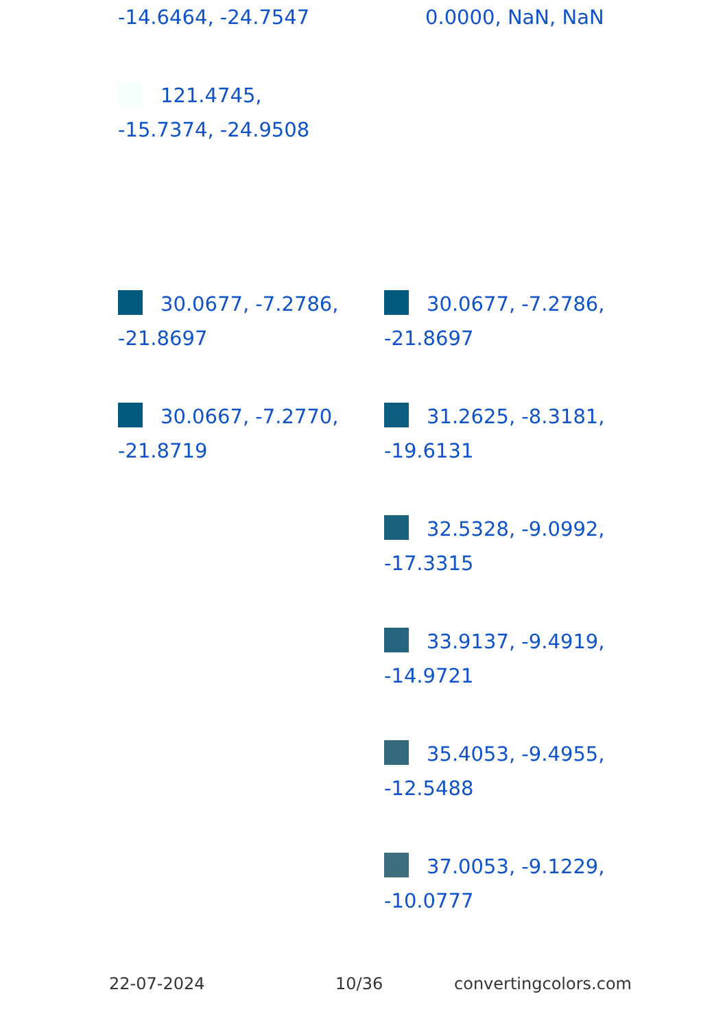-14.6464, -24.7547 0.0000, NaN, NaN
121.4745, -15.7374, -24.9508
30.0677, -7.2786, -21.8697
30.0677, -7.2786, -21.8697
30.0667, -7.2770, -21.8719
31.2625, -8.3181, -19.6131
32.5328, -9.0992, -17.3315
33.9137, -9.4919, -14.9721
35.4053, -9.4955, -12.5488
37.0053, -9.1229, -10.0777
22-07-2024 10/36 convertingcolors.com